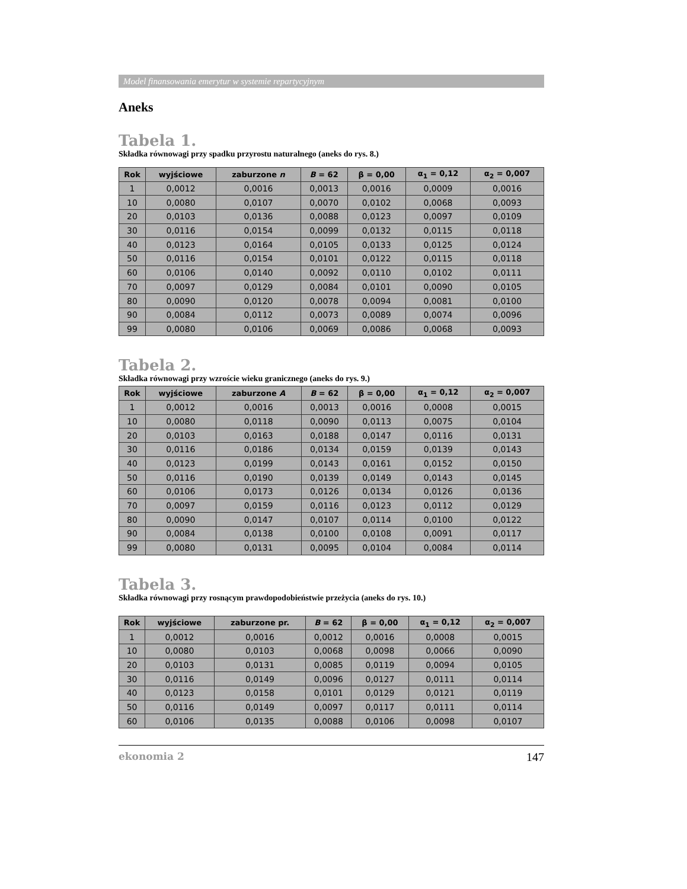Model finansowania emerytur w systemie repartycyjnym
Aneks
Tabela 1.
Składka równowagi przy spadku przyrostu naturalnego (aneks do rys. 8.)
| Rok | wyjściowe | zaburzone n | B = 62 | β = 0,00 | α<sub>1</sub> = 0,12 | α<sub>2</sub> = 0,007 |
| --- | --- | --- | --- | --- | --- | --- |
| 1 | 0,0012 | 0,0016 | 0,0013 | 0,0016 | 0,0009 | 0,0016 |
| 10 | 0,0080 | 0,0107 | 0,0070 | 0,0102 | 0,0068 | 0,0093 |
| 20 | 0,0103 | 0,0136 | 0,0088 | 0,0123 | 0,0097 | 0,0109 |
| 30 | 0,0116 | 0,0154 | 0,0099 | 0,0132 | 0,0115 | 0,0118 |
| 40 | 0,0123 | 0,0164 | 0,0105 | 0,0133 | 0,0125 | 0,0124 |
| 50 | 0,0116 | 0,0154 | 0,0101 | 0,0122 | 0,0115 | 0,0118 |
| 60 | 0,0106 | 0,0140 | 0,0092 | 0,0110 | 0,0102 | 0,0111 |
| 70 | 0,0097 | 0,0129 | 0,0084 | 0,0101 | 0,0090 | 0,0105 |
| 80 | 0,0090 | 0,0120 | 0,0078 | 0,0094 | 0,0081 | 0,0100 |
| 90 | 0,0084 | 0,0112 | 0,0073 | 0,0089 | 0,0074 | 0,0096 |
| 99 | 0,0080 | 0,0106 | 0,0069 | 0,0086 | 0,0068 | 0,0093 |
Tabela 2.
Składka równowagi przy wzroście wieku granicznego (aneks do rys. 9.)
| Rok | wyjściowe | zaburzone A | B = 62 | β = 0,00 | α<sub>1</sub> = 0,12 | α<sub>2</sub> = 0,007 |
| --- | --- | --- | --- | --- | --- | --- |
| 1 | 0,0012 | 0,0016 | 0,0013 | 0,0016 | 0,0008 | 0,0015 |
| 10 | 0,0080 | 0,0118 | 0,0090 | 0,0113 | 0,0075 | 0,0104 |
| 20 | 0,0103 | 0,0163 | 0,0188 | 0,0147 | 0,0116 | 0,0131 |
| 30 | 0,0116 | 0,0186 | 0,0134 | 0,0159 | 0,0139 | 0,0143 |
| 40 | 0,0123 | 0,0199 | 0,0143 | 0,0161 | 0,0152 | 0,0150 |
| 50 | 0,0116 | 0,0190 | 0,0139 | 0,0149 | 0,0143 | 0,0145 |
| 60 | 0,0106 | 0,0173 | 0,0126 | 0,0134 | 0,0126 | 0,0136 |
| 70 | 0,0097 | 0,0159 | 0,0116 | 0,0123 | 0,0112 | 0,0129 |
| 80 | 0,0090 | 0,0147 | 0,0107 | 0,0114 | 0,0100 | 0,0122 |
| 90 | 0,0084 | 0,0138 | 0,0100 | 0,0108 | 0,0091 | 0,0117 |
| 99 | 0,0080 | 0,0131 | 0,0095 | 0,0104 | 0,0084 | 0,0114 |
Tabela 3.
Składka równowagi przy rosnącym prawdopodobieństwie przeżycia (aneks do rys. 10.)
| Rok | wyjściowe | zaburzone pr. | B = 62 | β = 0,00 | α<sub>1</sub> = 0,12 | α<sub>2</sub> = 0,007 |
| --- | --- | --- | --- | --- | --- | --- |
| 1 | 0,0012 | 0,0016 | 0,0012 | 0,0016 | 0,0008 | 0,0015 |
| 10 | 0,0080 | 0,0103 | 0,0068 | 0,0098 | 0,0066 | 0,0090 |
| 20 | 0,0103 | 0,0131 | 0,0085 | 0,0119 | 0,0094 | 0,0105 |
| 30 | 0,0116 | 0,0149 | 0,0096 | 0,0127 | 0,0111 | 0,0114 |
| 40 | 0,0123 | 0,0158 | 0,0101 | 0,0129 | 0,0121 | 0,0119 |
| 50 | 0,0116 | 0,0149 | 0,0097 | 0,0117 | 0,0111 | 0,0114 |
| 60 | 0,0106 | 0,0135 | 0,0088 | 0,0106 | 0,0098 | 0,0107 |
ekonomia 2 147